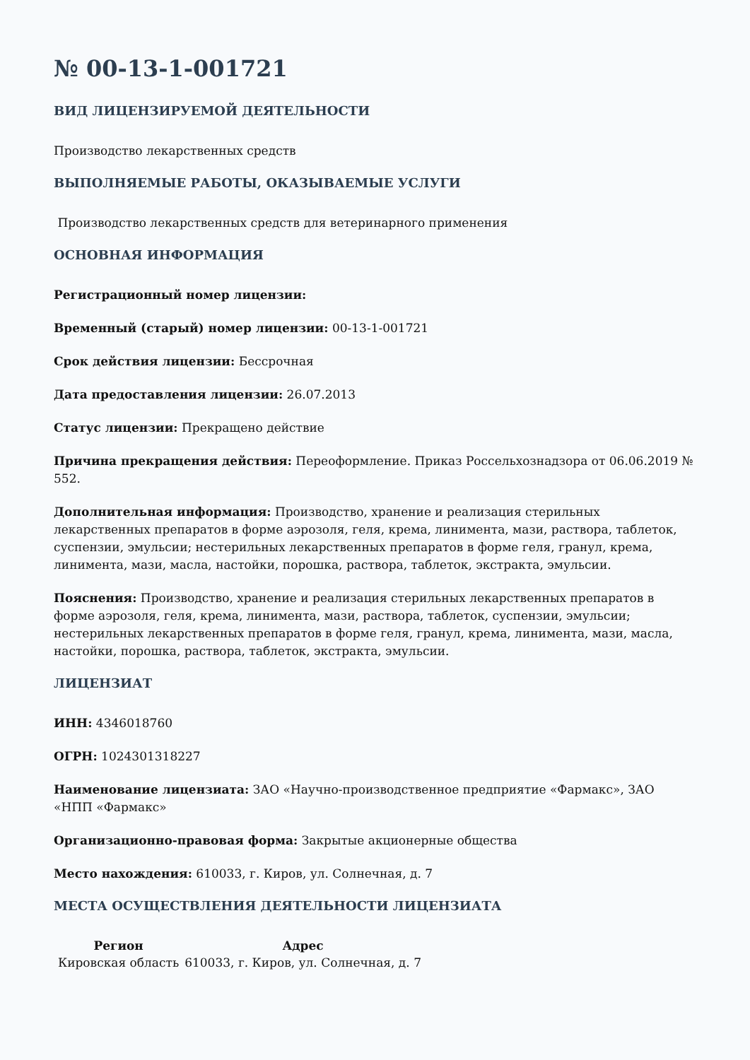№ 00-13-1-001721
ВИД ЛИЦЕНЗИРУЕМОЙ ДЕЯТЕЛЬНОСТИ
Производство лекарственных средств
ВЫПОЛНЯЕМЫЕ РАБОТЫ, ОКАЗЫВАЕМЫЕ УСЛУГИ
Производство лекарственных средств для ветеринарного применения
ОСНОВНАЯ ИНФОРМАЦИЯ
Регистрационный номер лицензии:
Временный (старый) номер лицензии: 00-13-1-001721
Срок действия лицензии: Бессрочная
Дата предоставления лицензии: 26.07.2013
Статус лицензии: Прекращено действие
Причина прекращения действия: Переоформление. Приказ Россельхознадзора от 06.06.2019 № 552.
Дополнительная информация: Производство, хранение и реализация стерильных лекарственных препаратов в форме аэрозоля, геля, крема, линимента, мази, раствора, таблеток, суспензии, эмульсии; нестерильных лекарственных препаратов в форме геля, гранул, крема, линимента, мази, масла, настойки, порошка, раствора, таблеток, экстракта, эмульсии.
Пояснения: Производство, хранение и реализация стерильных лекарственных препаратов в форме аэрозоля, геля, крема, линимента, мази, раствора, таблеток, суспензии, эмульсии; нестерильных лекарственных препаратов в форме геля, гранул, крема, линимента, мази, масла, настойки, порошка, раствора, таблеток, экстракта, эмульсии.
ЛИЦЕНЗИАТ
ИНН: 4346018760
ОГРН: 1024301318227
Наименование лицензиата: ЗАО «Научно-производственное предприятие «Фармакс», ЗАО «НПП «Фармакс»
Организационно-правовая форма: Закрытые акционерные общества
Место нахождения: 610033, г. Киров, ул. Солнечная, д. 7
МЕСТА ОСУЩЕСТВЛЕНИЯ ДЕЯТЕЛЬНОСТИ ЛИЦЕНЗИАТА
| Регион | Адрес |
| --- | --- |
| Кировская область | 610033, г. Киров, ул. Солнечная, д. 7 |